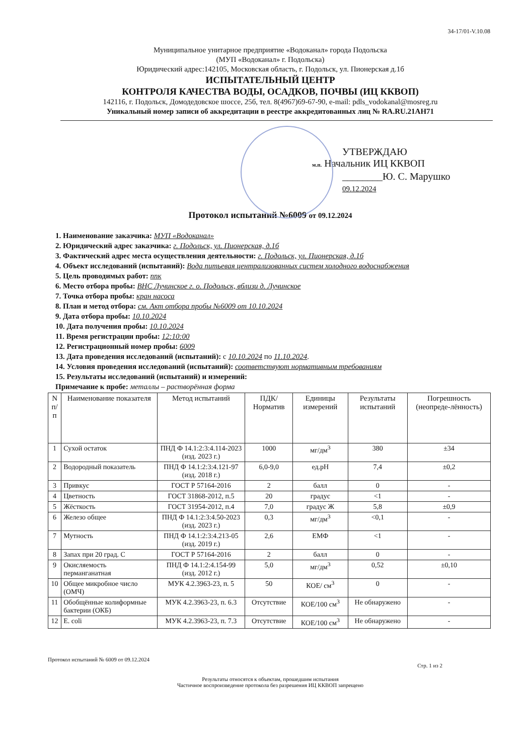34-17/01-V.10.08
Муниципальное унитарное предприятие «Водоканал» города Подольска
(МУП «Водоканал» г. Подольска)
Юридический адрес:142105, Московская область, г. Подольск, ул. Пионерская д.1б
ИСПЫТАТЕЛЬНЫЙ ЦЕНТР
КОНТРОЛЯ КАЧЕСТВА ВОДЫ, ОСАДКОВ, ПОЧВЫ (ИЦ ККВОП)
142116, г. Подольск, Домодедовское шоссе, 25б, тел. 8(4967)69-67-90, e-mail: pdls_vodokanal@mosreg.ru
Уникальный номер записи об аккредитации в реестре аккредитованных лиц № RA.RU.21AH71
УТВЕРЖДАЮ
м.п. Начальник ИЦ ККВОП
________Ю. С. Марушко
09.12.2024
Протокол испытаний №6009 от 09.12.2024
1. Наименование заказчика: МУП «Водоканал»
2. Юридический адрес заказчика: г. Подольск, ул. Пионерская, д.1б
3. Фактический адрес места осуществления деятельности: г. Подольск, ул. Пионерская, д.1б
4. Объект исследований (испытаний): Вода питьевая централизованных систем холодного водоснабжения
5. Цель проводимых работ: ппк
6. Место отбора пробы: ВНС Лучинское г. о. Подольск, вблизи д. Лучинское
7. Точка отбора пробы: кран насоса
8. План и метод отбора: см. Акт отбора пробы №6009 от 10.10.2024
9. Дата отбора пробы: 10.10.2024
10. Дата получения пробы: 10.10.2024
11. Время регистрации пробы: 12:10:00
12. Регистрационный номер пробы: 6009
13. Дата проведения исследований (испытаний): с 10.10.2024 по 11.10.2024.
14. Условия проведения исследований (испытаний): соответствуют нормативным требованиям
15. Результаты исследований (испытаний) и измерений:
Примечание к пробе: металлы – растворённая форма
| N п/п | Наименование показателя | Метод испытаний | ПДК/ Норматив | Единицы измерений | Результаты испытаний | Погрешность (неопреде-лённость) |
| --- | --- | --- | --- | --- | --- | --- |
| 1 | Сухой остаток | ПНД Ф 14.1:2:3:4.114-2023 (изд. 2023 г.) | 1000 | мг/дм<sup>3</sup> | 380 | ±34 |
| 2 | Водородный показатель | ПНД Ф 14.1:2:3:4.121-97 (изд. 2018 г.) | 6,0-9,0 | ед.pH | 7,4 | ±0,2 |
| 3 | Привкус | ГОСТ Р 57164-2016 | 2 | балл | 0 | - |
| 4 | Цветность | ГОСТ 31868-2012, п.5 | 20 | градус | <1 | - |
| 5 | Жёсткость | ГОСТ 31954-2012, п.4 | 7,0 | градус Ж | 5,8 | ±0,9 |
| 6 | Железо общее | ПНД Ф 14.1:2:3:4.50-2023 (изд. 2023 г.) | 0,3 | мг/дм<sup>3</sup> | <0,1 | - |
| 7 | Мутность | ПНД Ф 14.1:2:3:4.213-05 (изд. 2019 г.) | 2,6 | ЕМФ | <1 | - |
| 8 | Запах при 20 град. С | ГОСТ Р 57164-2016 | 2 | балл | 0 | - |
| 9 | Окисляемость перманганатная | ПНД Ф 14.1:2:4.154-99 (изд. 2012 г.) | 5,0 | мг/дм<sup>3</sup> | 0,52 | ±0,10 |
| 10 | Общее микробное число (ОМЧ) | МУК 4.2.3963-23, п. 5 | 50 | КОЕ/ см<sup>3</sup> | 0 | - |
| 11 | Обобщённые колиформные бактерии (ОКБ) | МУК 4.2.3963-23, п. 6.3 | Отсутствие | КОЕ/100 см<sup>3</sup> | Не обнаружено | - |
| 12 | E. coli | МУК 4.2.3963-23, п. 7.3 | Отсутствие | КОЕ/100 см<sup>3</sup> | Не обнаружено | - |
Протокол испытаний № 6009 от 09.12.2024
Стр. 1 из 2
Результаты относятся к объектам, прошедшим испытания
Частичное воспроизведение протокола без разрешения ИЦ ККВОП запрещено